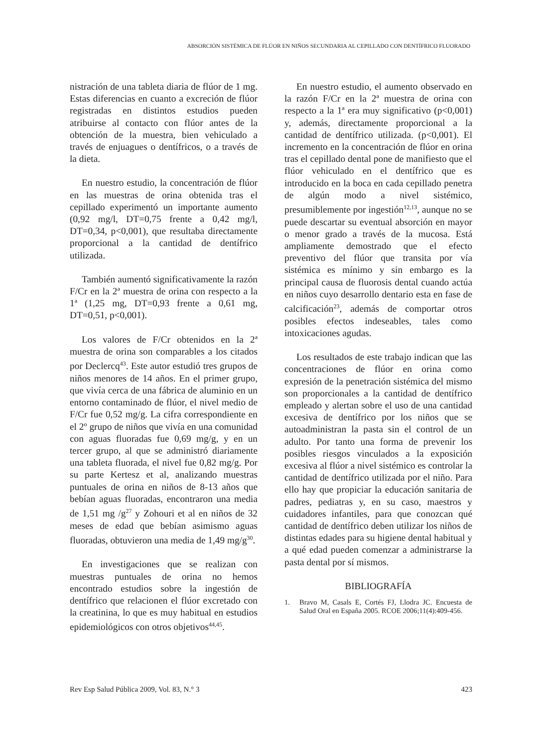ABSORCIÓN SISTÉMICA DE FLÚOR EN NIÑOS SECUNDARIA AL CEPILLADO CON DENTÍFRICO FLUORADO
nistración de una tableta diaria de flúor de 1 mg. Estas diferencias en cuanto a excreción de flúor registradas en distintos estudios pueden atribuirse al contacto con flúor antes de la obtención de la muestra, bien vehiculado a través de enjuagues o dentífricos, o a través de la dieta.
En nuestro estudio, la concentración de flúor en las muestras de orina obtenida tras el cepillado experimentó un importante aumento (0,92 mg/l, DT=0,75 frente a 0,42 mg/l, DT=0,34, p<0,001), que resultaba directamente proporcional a la cantidad de dentífrico utilizada.
También aumentó significativamente la razón F/Cr en la 2ª muestra de orina con respecto a la 1ª (1,25 mg, DT=0,93 frente a 0,61 mg, DT=0,51, p<0,001).
Los valores de F/Cr obtenidos en la 2ª muestra de orina son comparables a los citados por Declercq<sup>43</sup>. Este autor estudió tres grupos de niños menores de 14 años. En el primer grupo, que vivía cerca de una fábrica de aluminio en un entorno contaminado de flúor, el nivel medio de F/Cr fue 0,52 mg/g. La cifra correspondiente en el 2º grupo de niños que vivía en una comunidad con aguas fluoradas fue 0,69 mg/g, y en un tercer grupo, al que se administró diariamente una tableta fluorada, el nivel fue 0,82 mg/g. Por su parte Kertesz et al, analizando muestras puntuales de orina en niños de 8-13 años que bebían aguas fluoradas, encontraron una media de 1,51 mg /g<sup>27</sup> y Zohouri et al en niños de 32 meses de edad que bebían asimismo aguas fluoradas, obtuvieron una media de 1,49 mg/g<sup>30</sup>.
En investigaciones que se realizan con muestras puntuales de orina no hemos encontrado estudios sobre la ingestión de dentífrico que relacionen el flúor excretado con la creatinina, lo que es muy habitual en estudios epidemiológicos con otros objetivos<sup>44,45</sup>.
En nuestro estudio, el aumento observado en la razón F/Cr en la 2ª muestra de orina con respecto a la 1ª era muy significativo (p<0,001) y, además, directamente proporcional a la cantidad de dentífrico utilizada. (p<0,001). El incremento en la concentración de flúor en orina tras el cepillado dental pone de manifiesto que el flúor vehiculado en el dentífrico que es introducido en la boca en cada cepillado penetra de algún modo a nivel sistémico, presumiblemente por ingestión<sup>12,13</sup>, aunque no se puede descartar su eventual absorción en mayor o menor grado a través de la mucosa. Está ampliamente demostrado que el efecto preventivo del flúor que transita por vía sistémica es mínimo y sin embargo es la principal causa de fluorosis dental cuando actúa en niños cuyo desarrollo dentario esta en fase de calcificación<sup>23</sup>, además de comportar otros posibles efectos indeseables, tales como intoxicaciones agudas.
Los resultados de este trabajo indican que las concentraciones de flúor en orina como expresión de la penetración sistémica del mismo son proporcionales a la cantidad de dentífrico empleado y alertan sobre el uso de una cantidad excesiva de dentífrico por los niños que se autoadministran la pasta sin el control de un adulto. Por tanto una forma de prevenir los posibles riesgos vinculados a la exposición excesiva al flúor a nivel sistémico es controlar la cantidad de dentífrico utilizada por el niño. Para ello hay que propiciar la educación sanitaria de padres, pediatras y, en su caso, maestros y cuidadores infantiles, para que conozcan qué cantidad de dentífrico deben utilizar los niños de distintas edades para su higiene dental habitual y a qué edad pueden comenzar a administrarse la pasta dental por sí mismos.
BIBLIOGRAFÍA
1. Bravo M, Casals E, Cortés FJ, Llodra JC. Encuesta de Salud Oral en España 2005. RCOE 2006;11(4):409-456.
Rev Esp Salud Pública 2009, Vol. 83, N.° 3 423